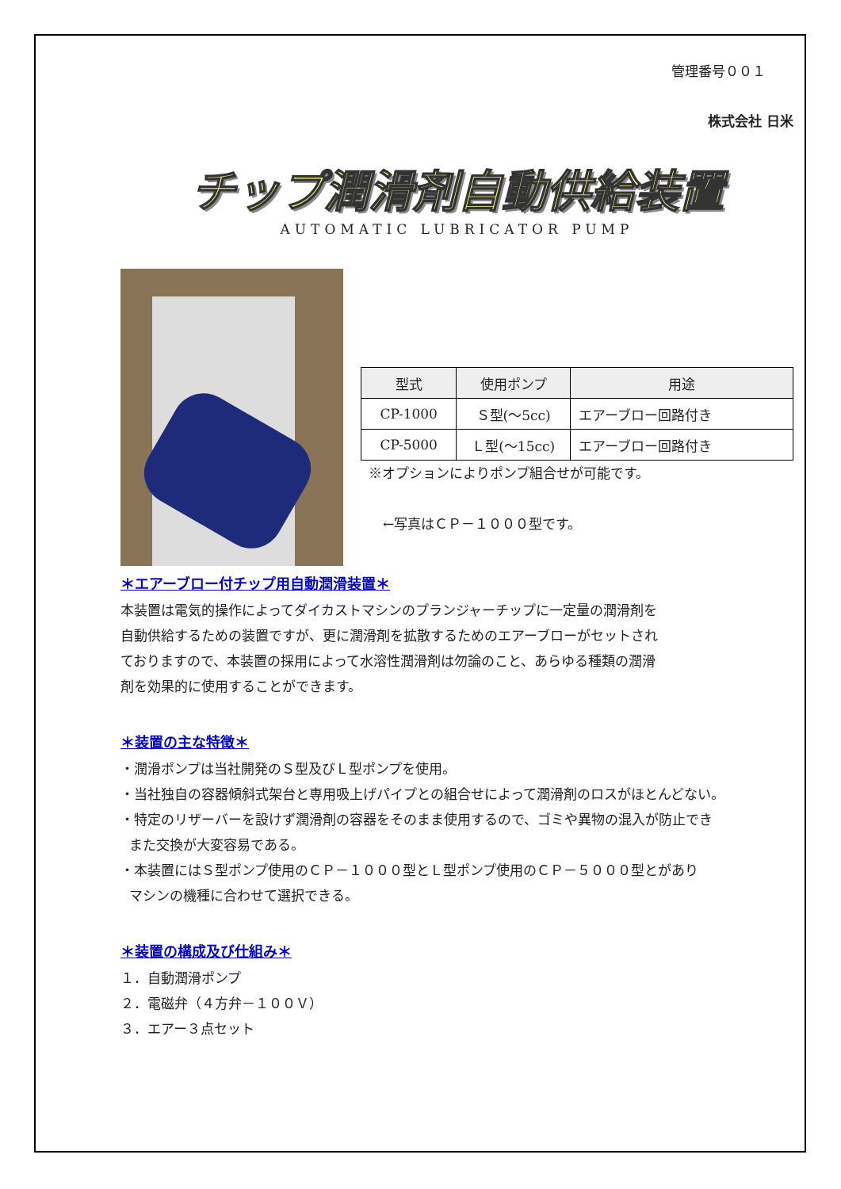管理番号００１
株式会社 日米
チップ潤滑剤自動供給装置
AUTOMATIC LUBRICATOR PUMP
| 型式 | 使用ポンプ | 用途 |
| --- | --- | --- |
| CP-1000 | Ｓ型(～5cc) | エアーブロー回路付き |
| CP-5000 | Ｌ型(～15cc) | エアーブロー回路付き |
※オプションによりポンプ組合せが可能です。
←写真はＣＰ－１０００型です。
＊エアーブロー付チップ用自動潤滑装置＊
本装置は電気的操作によってダイカストマシンのプランジャーチップに一定量の潤滑剤を
自動供給するための装置ですが、更に潤滑剤を拡散するためのエアーブローがセットされ
ておりますので、本装置の採用によって水溶性潤滑剤は勿論のこと、あらゆる種類の潤滑
剤を効果的に使用することができます。
＊装置の主な特徴＊
・潤滑ポンプは当社開発のＳ型及びＬ型ポンプを使用。
・当社独自の容器傾斜式架台と専用吸上げパイプとの組合せによって潤滑剤のロスがほとんどない。
・特定のリザーバーを設けず潤滑剤の容器をそのまま使用するので、ゴミや異物の混入が防止でき
また交換が大変容易である。
・本装置にはＳ型ポンプ使用のＣＰ－１０００型とＬ型ポンプ使用のＣＰ－５０００型とがあり
マシンの機種に合わせて選択できる。
＊装置の構成及び仕組み＊
１．自動潤滑ポンプ
２．電磁弁（４方弁－１００Ｖ）
３．エアー３点セット